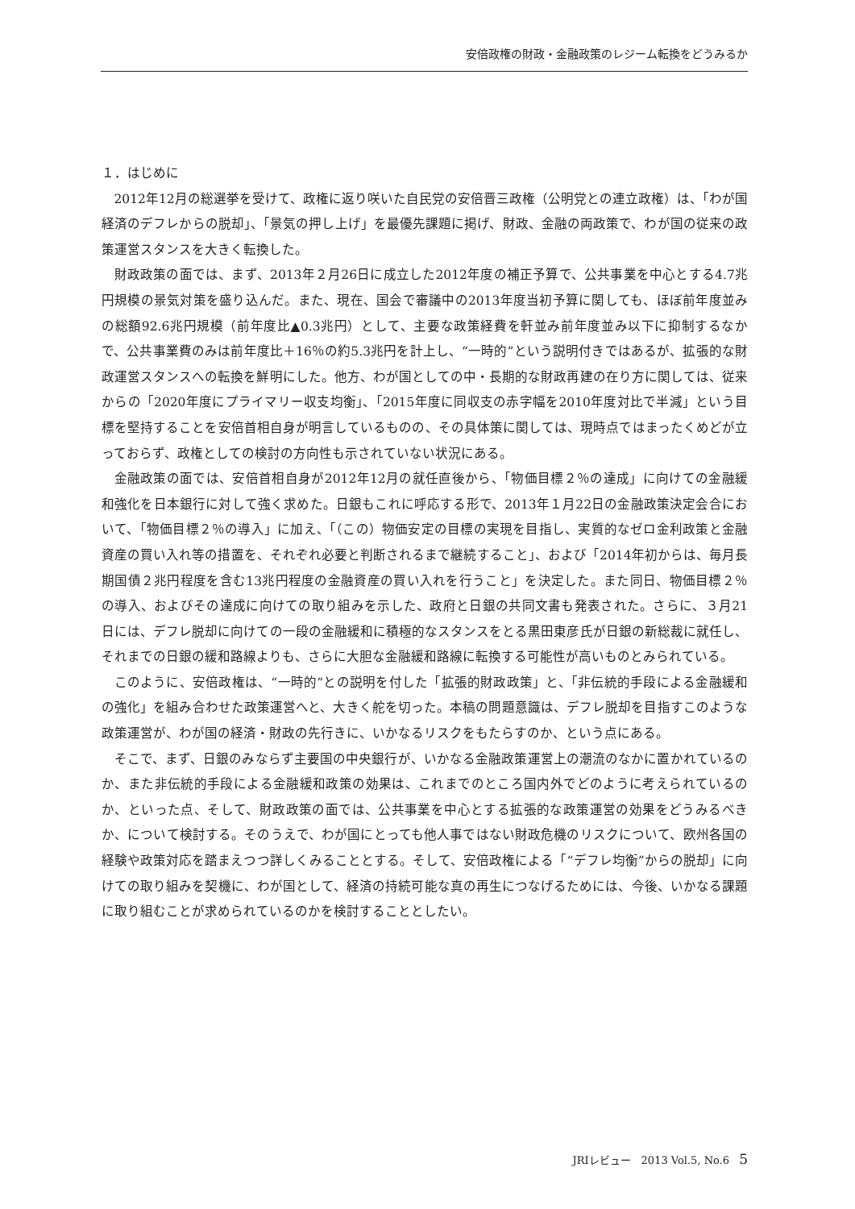安倍政権の財政・金融政策のレジーム転換をどうみるか
１．はじめに
2012年12月の総選挙を受けて、政権に返り咲いた自民党の安倍晋三政権（公明党との連立政権）は、「わが国経済のデフレからの脱却」、「景気の押し上げ」を最優先課題に掲げ、財政、金融の両政策で、わが国の従来の政策運営スタンスを大きく転換した。
財政政策の面では、まず、2013年２月26日に成立した2012年度の補正予算で、公共事業を中心とする4.7兆円規模の景気対策を盛り込んだ。また、現在、国会で審議中の2013年度当初予算に関しても、ほぼ前年度並みの総額92.6兆円規模（前年度比▲0.3兆円）として、主要な政策経費を軒並み前年度並み以下に抑制するなかで、公共事業費のみは前年度比＋16％の約5.3兆円を計上し、“一時的”という説明付きではあるが、拡張的な財政運営スタンスへの転換を鮮明にした。他方、わが国としての中・長期的な財政再建の在り方に関しては、従来からの「2020年度にプライマリー収支均衡」、「2015年度に同収支の赤字幅を2010年度対比で半減」という目標を堅持することを安倍首相自身が明言しているものの、その具体策に関しては、現時点ではまったくめどが立っておらず、政権としての検討の方向性も示されていない状況にある。
金融政策の面では、安倍首相自身が2012年12月の就任直後から、「物価目標２％の達成」に向けての金融緩和強化を日本銀行に対して強く求めた。日銀もこれに呼応する形で、2013年１月22日の金融政策決定会合において、「物価目標２％の導入」に加え、「（この）物価安定の目標の実現を目指し、実質的なゼロ金利政策と金融資産の買い入れ等の措置を、それぞれ必要と判断されるまで継続すること」、および「2014年初からは、毎月長期国債２兆円程度を含む13兆円程度の金融資産の買い入れを行うこと」を決定した。また同日、物価目標２％の導入、およびその達成に向けての取り組みを示した、政府と日銀の共同文書も発表された。さらに、３月21日には、デフレ脱却に向けての一段の金融緩和に積極的なスタンスをとる黒田東彦氏が日銀の新総裁に就任し、それまでの日銀の緩和路線よりも、さらに大胆な金融緩和路線に転換する可能性が高いものとみられている。
このように、安倍政権は、“一時的”との説明を付した「拡張的財政政策」と、「非伝統的手段による金融緩和の強化」を組み合わせた政策運営へと、大きく舵を切った。本稿の問題意識は、デフレ脱却を目指すこのような政策運営が、わが国の経済・財政の先行きに、いかなるリスクをもたらすのか、という点にある。
そこで、まず、日銀のみならず主要国の中央銀行が、いかなる金融政策運営上の潮流のなかに置かれているのか、また非伝統的手段による金融緩和政策の効果は、これまでのところ国内外でどのように考えられているのか、といった点、そして、財政政策の面では、公共事業を中心とする拡張的な政策運営の効果をどうみるべきか、について検討する。そのうえで、わが国にとっても他人事ではない財政危機のリスクについて、欧州各国の経験や政策対応を踏まえつつ詳しくみることとする。そして、安倍政権による「“デフレ均衡”からの脱却」に向けての取り組みを契機に、わが国として、経済の持続可能な真の再生につなげるためには、今後、いかなる課題に取り組むことが求められているのかを検討することとしたい。
JRIレビュー　2013 Vol.5, No.6 5